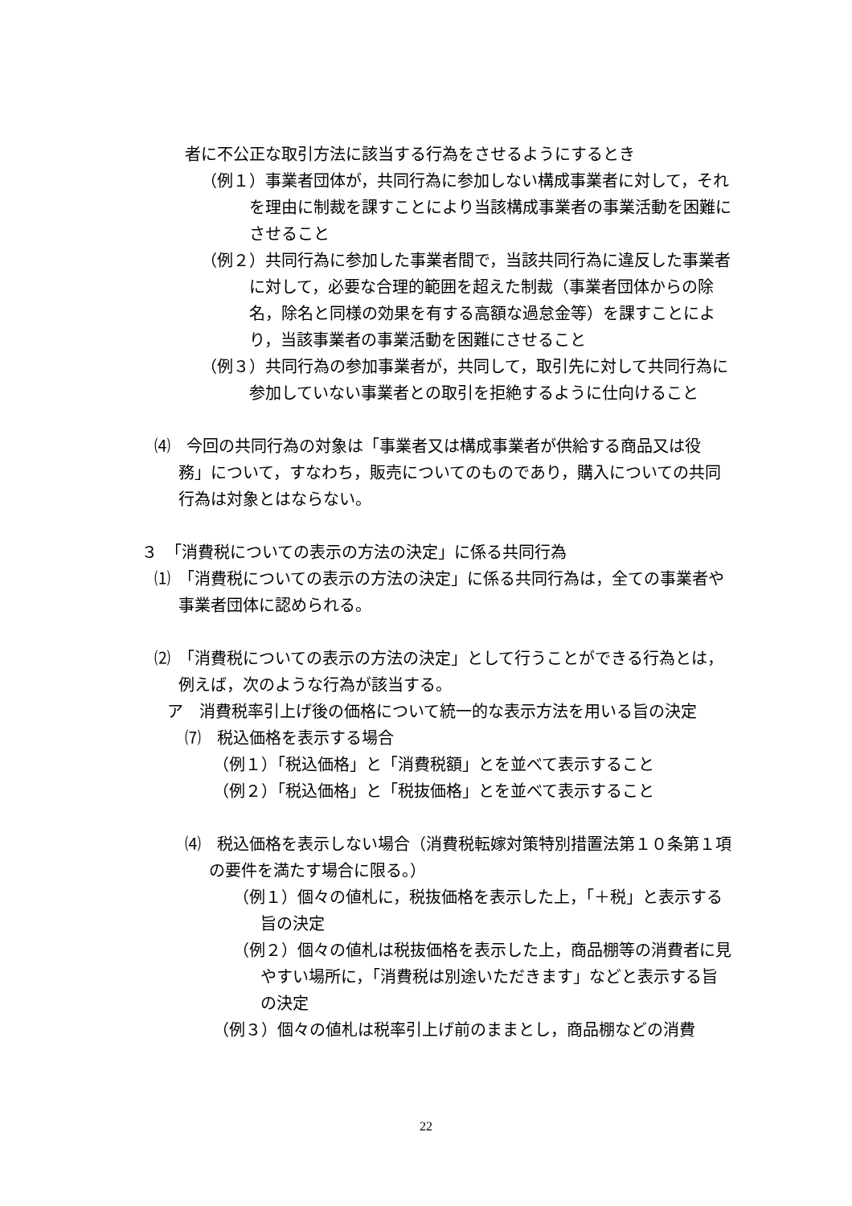者に不公正な取引方法に該当する行為をさせるようにするとき
（例１）事業者団体が，共同行為に参加しない構成事業者に対して，それを理由に制裁を課すことにより当該構成事業者の事業活動を困難にさせること
（例２）共同行為に参加した事業者間で，当該共同行為に違反した事業者に対して，必要な合理的範囲を超えた制裁（事業者団体からの除名，除名と同様の効果を有する高額な過怠金等）を課すことにより，当該事業者の事業活動を困難にさせること
（例３）共同行為の参加事業者が，共同して，取引先に対して共同行為に参加していない事業者との取引を拒絶するように仕向けること
⑷　今回の共同行為の対象は「事業者又は構成事業者が供給する商品又は役務」について，すなわち，販売についてのものであり，購入についての共同行為は対象とはならない。
３　「消費税についての表示の方法の決定」に係る共同行為
⑴　「消費税についての表示の方法の決定」に係る共同行為は，全ての事業者や事業者団体に認められる。
⑵　「消費税についての表示の方法の決定」として行うことができる行為とは，例えば，次のような行為が該当する。
ア　消費税率引上げ後の価格について統一的な表示方法を用いる旨の決定
⑺　税込価格を表示する場合
（例１）「税込価格」と「消費税額」とを並べて表示すること
（例２）「税込価格」と「税抜価格」とを並べて表示すること
⑷　税込価格を表示しない場合（消費税転嫁対策特別措置法第１０条第１項の要件を満たす場合に限る。）
（例１）個々の値札に，税抜価格を表示した上，「＋税」と表示する旨の決定
（例２）個々の値札は税抜価格を表示した上，商品棚等の消費者に見やすい場所に，「消費税は別途いただきます」などと表示する旨の決定
（例３）個々の値札は税率引上げ前のままとし，商品棚などの消費
22